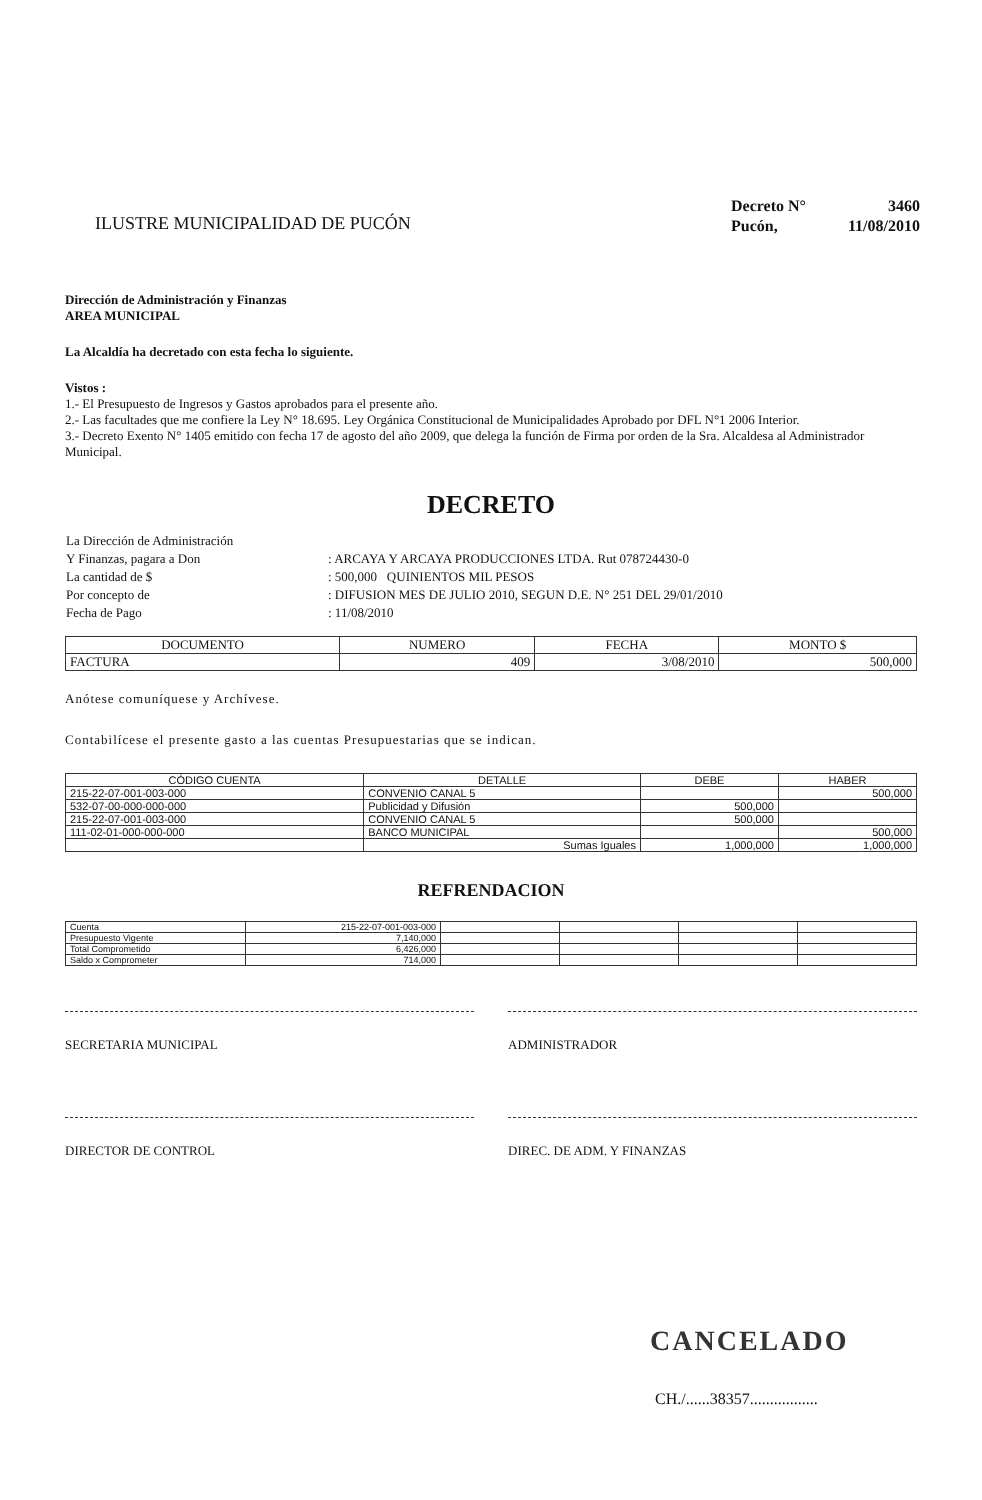ILUSTRE MUNICIPALIDAD DE PUCÓN
| Decreto N° | 3460 |
| Pucón, | 11/08/2010 |
Dirección de Administración y Finanzas
AREA MUNICIPAL
La Alcaldía ha decretado con esta fecha lo siguiente.
Vistos :
1.- El Presupuesto de Ingresos y Gastos aprobados para el presente año.
2.- Las facultades que me confiere la Ley N° 18.695. Ley Orgánica Constitucional de Municipalidades Aprobado por DFL N°1 2006 Interior.
3.- Decreto Exento N° 1405 emitido con fecha 17 de agosto del año 2009, que delega la función de Firma por orden de la Sra. Alcaldesa al Administrador Municipal.
DECRETO
| La Dirección de Administración | |
| Y Finanzas, pagara a Don | : ARCAYA Y ARCAYA PRODUCCIONES LTDA. Rut 078724430-0 |
| La cantidad de $ | : 500,000 QUINIENTOS MIL PESOS |
| Por concepto de | : DIFUSION MES DE JULIO 2010, SEGUN D.E. N° 251 DEL 29/01/2010 |
| Fecha de Pago | : 11/08/2010 |
| DOCUMENTO | NUMERO | FECHA | MONTO $ |
| --- | --- | --- | --- |
| FACTURA | 409 | 3/08/2010 | 500,000 |
Anótese comuníquese y Archívese.
Contabilícese el presente gasto a las cuentas Presupuestarias que se indican.
| CÓDIGO CUENTA | DETALLE | DEBE | HABER |
| --- | --- | --- | --- |
| 215-22-07-001-003-000 | CONVENIO CANAL 5 | | 500,000 |
| 532-07-00-000-000-000 | Publicidad y Difusión | 500,000 | |
| 215-22-07-001-003-000 | CONVENIO CANAL 5 | 500,000 | |
| 111-02-01-000-000-000 | BANCO MUNICIPAL | | 500,000 |
| | Sumas Iguales | 1,000,000 | 1,000,000 |
REFRENDACION
| Cuenta | 215-22-07-001-003-000 | | | | |
| Presupuesto Vigente | 7,140,000 | | | | |
| Total Comprometido | 6,426,000 | | | | |
| Saldo x Comprometer | 714,000 | | | | |
SECRETARIA MUNICIPAL ADMINISTRADOR
DIRECTOR DE CONTROL DIREC. DE ADM. Y FINANZAS
CANCELADO
CH./......38357.................